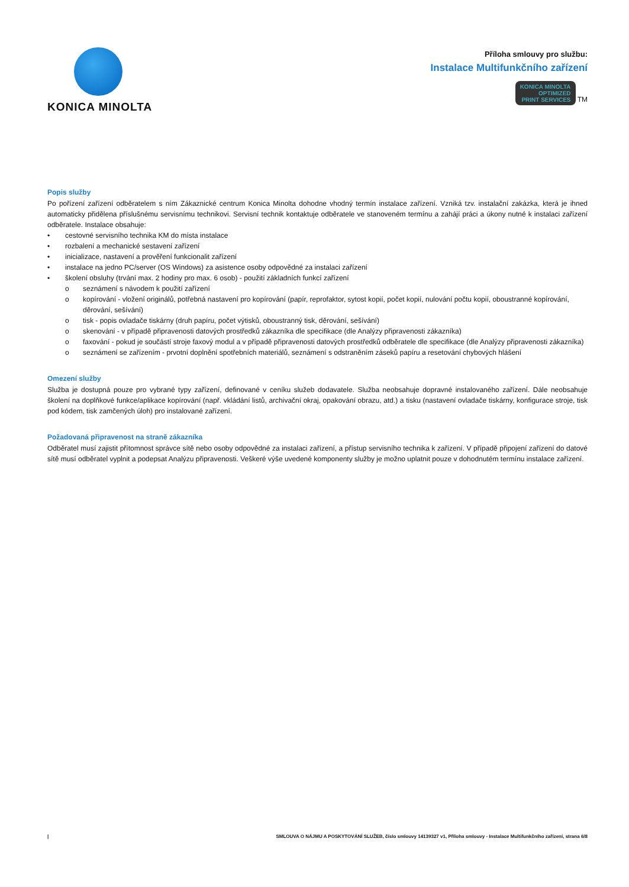KONICA MINOLTA
Příloha smlouvy pro službu:
Instalace Multifunkčního zařízení
KONICA MINOLTA
OPTIMIZED
PRINT SERVICES
TM
Popis služby
Po pořízení zařízení odběratelem s ním Zákaznické centrum Konica Minolta dohodne vhodný termín instalace zařízení. Vzniká tzv. instalační zakázka, která je ihned automaticky přidělena příslušnému servisnímu technikovi. Servisní technik kontaktuje odběratele ve stanoveném termínu a zahájí práci a úkony nutné k instalaci zařízení odběratele. Instalace obsahuje:
• cestovné servisního technika KM do místa instalace
• rozbalení a mechanické sestavení zařízení
• inicializace, nastavení a prověření funkcionalit zařízení
• instalace na jedno PC/server (OS Windows) za asistence osoby odpovědné za instalaci zařízení
• školení obsluhy (trvání max. 2 hodiny pro max. 6 osob) - použití základních funkcí zařízení
o seznámení s návodem k použití zařízení
o kopírování - vložení originálů, potřebná nastavení pro kopírování (papír, reprofaktor, sytost kopií, počet kopií, nulování počtu kopií, oboustranné kopírování, děrování, sešívání)
o tisk - popis ovladače tiskárny (druh papíru, počet výtisků, oboustranný tisk, děrování, sešívání)
o skenování - v případě připravenosti datových prostředků zákazníka dle specifikace (dle Analýzy připravenosti zákazníka)
o faxování - pokud je součástí stroje faxový modul a v případě připravenosti datových prostředků odběratele dle specifikace (dle Analýzy připravenosti zákazníka)
o seznámení se zařízením - prvotní doplnění spotřebních materiálů, seznámení s odstraněním záseků papíru a resetování chybových hlášení
Omezení služby
Služba je dostupná pouze pro vybrané typy zařízení, definované v ceníku služeb dodavatele. Služba neobsahuje dopravné instalovaného zařízení. Dále neobsahuje školení na doplňkové funkce/aplikace kopírování (např. vkládání listů, archivační okraj, opakování obrazu, atd.) a tisku (nastavení ovladače tiskárny, konfigurace stroje, tisk pod kódem, tisk zamčených úloh) pro instalované zařízení.
Požadovaná připravenost na straně zákazníka
Odběratel musí zajistit přítomnost správce sítě nebo osoby odpovědné za instalaci zařízení, a přístup servisního technika k zařízení. V případě připojení zařízení do datové sítě musí odběratel vyplnit a podepsat Analýzu připravenosti. Veškeré výše uvedené komponenty služby je možno uplatnit pouze v dohodnutém termínu instalace zařízení.
| SMLOUVA O NÁJMU A POSKYTOVÁNÍ SLUŽEB, číslo smlouvy 14139327 v1, Příloha smlouvy - Instalace Multifunkčního zařízení, strana 6/8